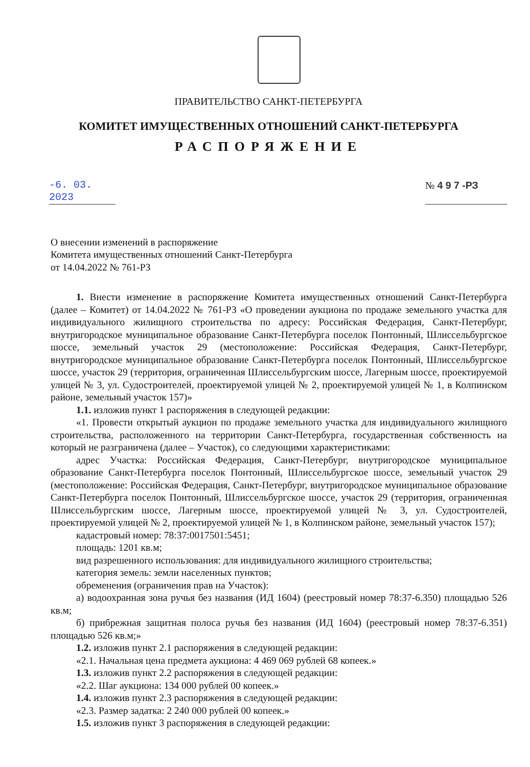ПРАВИТЕЛЬСТВО САНКТ-ПЕТЕРБУРГА
КОМИТЕТ ИМУЩЕСТВЕННЫХ ОТНОШЕНИЙ САНКТ-ПЕТЕРБУРГА
РАСПОРЯЖЕНИЕ
-6. 03. 2023
№ 4 9 7 -РЗ
О внесении изменений в распоряжение
Комитета имущественных отношений Санкт-Петербурга
от 14.04.2022 № 761-РЗ
1. Внести изменение в распоряжение Комитета имущественных отношений Санкт-Петербурга (далее – Комитет) от 14.04.2022 № 761-РЗ «О проведении аукциона по продаже земельного участка для индивидуального жилищного строительства по адресу: Российская Федерация, Санкт-Петербург, внутригородское муниципальное образование Санкт-Петербурга поселок Понтонный, Шлиссельбургское шоссе, земельный участок 29 (местоположение: Российская Федерация, Санкт-Петербург, внутригородское муниципальное образование Санкт-Петербурга поселок Понтонный, Шлиссельбургское шоссе, участок 29 (территория, ограниченная Шлиссельбургским шоссе, Лагерным шоссе, проектируемой улицей № 3, ул. Судостроителей, проектируемой улицей № 2, проектируемой улицей № 1, в Колпинском районе, земельный участок 157)»
1.1. изложив пункт 1 распоряжения в следующей редакции:
«1. Провести открытый аукцион по продаже земельного участка для индивидуального жилищного строительства, расположенного на территории Санкт-Петербурга, государственная собственность на который не разграничена (далее – Участок), со следующими характеристиками:
адрес Участка: Российская Федерация, Санкт-Петербург, внутригородское муниципальное образование Санкт-Петербурга поселок Понтонный, Шлиссельбургское шоссе, земельный участок 29 (местоположение: Российская Федерация, Санкт-Петербург, внутригородское муниципальное образование Санкт-Петербурга поселок Понтонный, Шлиссельбургское шоссе, участок 29 (территория, ограниченная Шлиссельбургским шоссе, Лагерным шоссе, проектируемой улицей № 3, ул. Судостроителей, проектируемой улицей № 2, проектируемой улицей № 1, в Колпинском районе, земельный участок 157);
кадастровый номер: 78:37:0017501:5451;
площадь: 1201 кв.м;
вид разрешенного использования: для индивидуального жилищного строительства;
категория земель: земли населенных пунктов;
обременения (ограничения прав на Участок):
а) водоохранная зона ручья без названия (ИД 1604) (реестровый номер 78:37-6.350) площадью 526 кв.м;
б) прибрежная защитная полоса ручья без названия (ИД 1604) (реестровый номер 78:37-6.351) площадью 526 кв.м;»
1.2. изложив пункт 2.1 распоряжения в следующей редакции:
«2.1. Начальная цена предмета аукциона: 4 469 069 рублей 68 копеек.»
1.3. изложив пункт 2.2 распоряжения в следующей редакции:
«2.2. Шаг аукциона: 134 000 рублей 00 копеек.»
1.4. изложив пункт 2.3 распоряжения в следующей редакции:
«2.3. Размер задатка: 2 240 000 рублей 00 копеек.»
1.5. изложив пункт 3 распоряжения в следующей редакции: